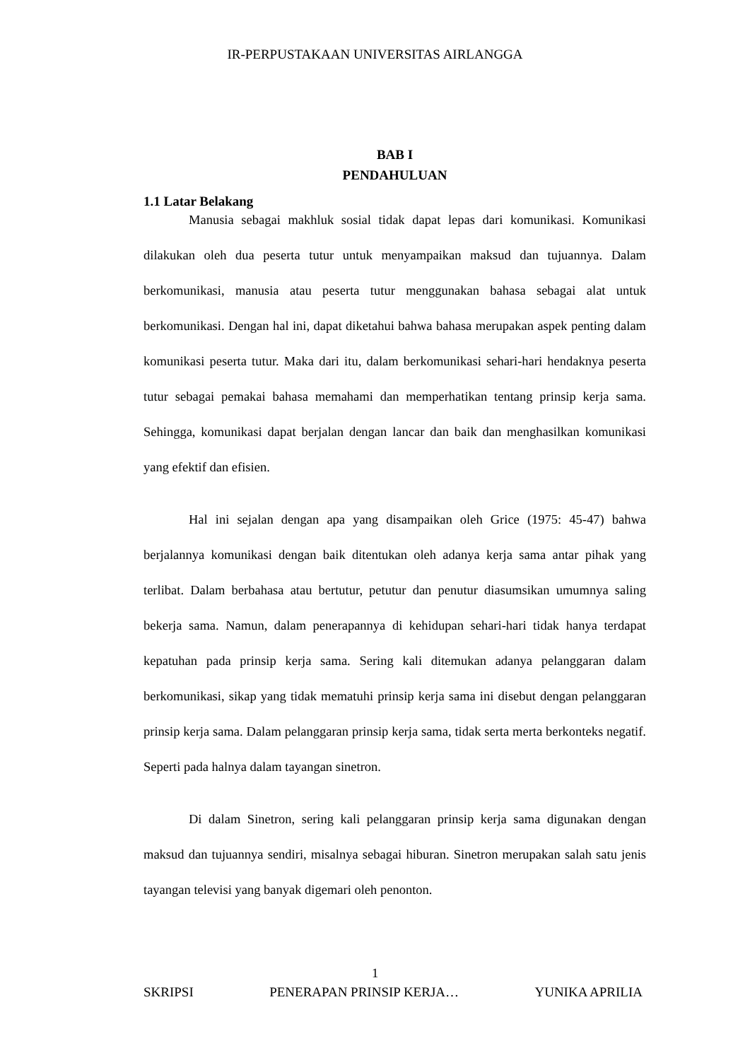IR-PERPUSTAKAAN UNIVERSITAS AIRLANGGA
BAB I
PENDAHULUAN
1.1 Latar Belakang
Manusia sebagai makhluk sosial tidak dapat lepas dari komunikasi. Komunikasi dilakukan oleh dua peserta tutur untuk menyampaikan maksud dan tujuannya. Dalam berkomunikasi, manusia atau peserta tutur menggunakan bahasa sebagai alat untuk berkomunikasi. Dengan hal ini, dapat diketahui bahwa bahasa merupakan aspek penting dalam komunikasi peserta tutur. Maka dari itu, dalam berkomunikasi sehari-hari hendaknya peserta tutur sebagai pemakai bahasa memahami dan memperhatikan tentang prinsip kerja sama. Sehingga, komunikasi dapat berjalan dengan lancar dan baik dan menghasilkan komunikasi yang efektif dan efisien.
Hal ini sejalan dengan apa yang disampaikan oleh Grice (1975: 45-47) bahwa berjalannya komunikasi dengan baik ditentukan oleh adanya kerja sama antar pihak yang terlibat. Dalam berbahasa atau bertutur, petutur dan penutur diasumsikan umumnya saling bekerja sama. Namun, dalam penerapannya di kehidupan sehari-hari tidak hanya terdapat kepatuhan pada prinsip kerja sama. Sering kali ditemukan adanya pelanggaran dalam berkomunikasi, sikap yang tidak mematuhi prinsip kerja sama ini disebut dengan pelanggaran prinsip kerja sama. Dalam pelanggaran prinsip kerja sama, tidak serta merta berkonteks negatif. Seperti pada halnya dalam tayangan sinetron.
Di dalam Sinetron, sering kali pelanggaran prinsip kerja sama digunakan dengan maksud dan tujuannya sendiri, misalnya sebagai hiburan. Sinetron merupakan salah satu jenis tayangan televisi yang banyak digemari oleh penonton.
1
SKRIPSI PENERAPAN PRINSIP KERJA… YUNIKA APRILIA